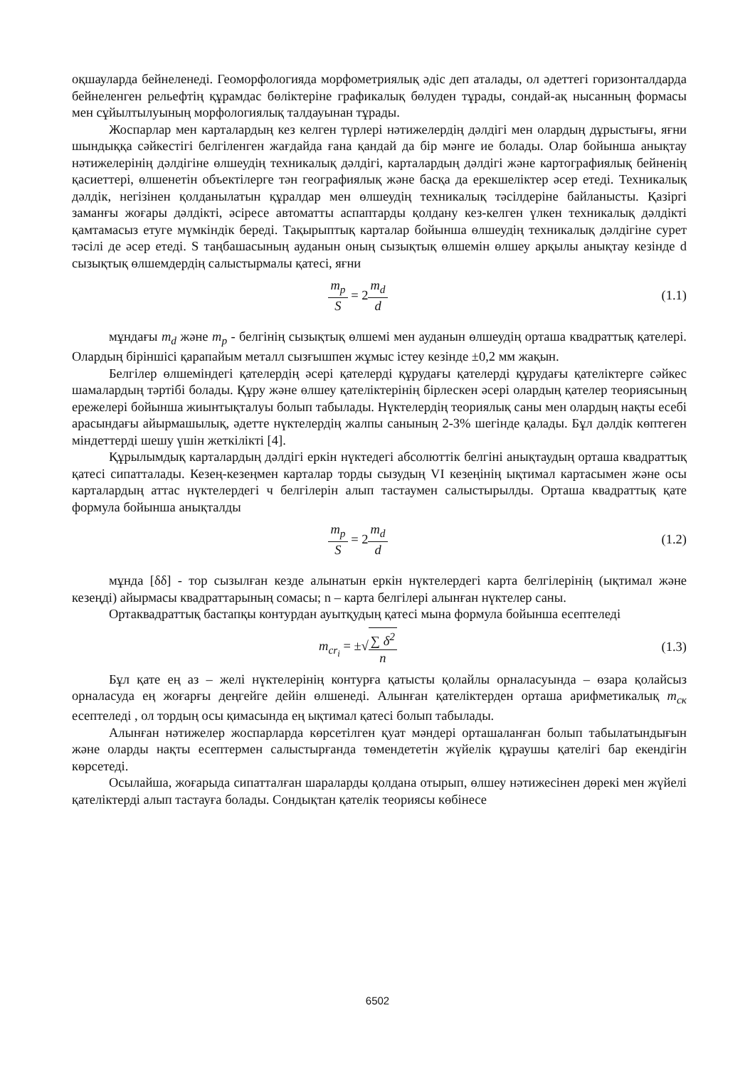оқшауларда бейнеленеді. Геоморфологияда морфометриялық әдіс деп аталады, ол әдеттегі горизонталдарда бейнеленген рельефтің құрамдас бөліктеріне графикалық бөлуден тұрады, сондай-ақ нысанның формасы мен сұйылтылуының морфологиялық талдауынан тұрады.
Жоспарлар мен карталардың кез келген түрлері нәтижелердің дәлдігі мен олардың дұрыстығы, яғни шындыққа сәйкестігі белгіленген жағдайда ғана қандай да бір мәнге ие болады. Олар бойынша анықтау нәтижелерінің дәлдігіне өлшеудің техникалық дәлдігі, карталардың дәлдігі және картографиялық бейненің қасиеттері, өлшенетін объектілерге тән географиялық және басқа да ерекшеліктер әсер етеді. Техникалық дәлдік, негізінен қолданылатын құралдар мен өлшеудің техникалық тәсілдеріне байланысты. Қазіргі заманғы жоғары дәлдікті, әсіресе автоматты аспаптарды қолдану кез-келген үлкен техникалық дәлдікті қамтамасыз етуге мүмкіндік береді. Тақырыптық карталар бойынша өлшеудің техникалық дәлдігіне сурет тәсілі де әсер етеді. S таңбашасының ауданын оның сызықтық өлшемін өлшеу арқылы анықтау кезінде d сызықтық өлшемдердің салыстырмалы қатесі, яғни
m<sub>p</sub> S = 2 m<sub>d</sub> d (1.1)
мұндағы m<sub>d</sub> және m<sub>p</sub> - белгінің сызықтық өлшемі мен ауданын өлшеудің орташа квадраттық қателері. Олардың біріншісі қарапайым металл сызғышпен жұмыс істеу кезінде ±0,2 мм жақын.
Белгілер өлшеміндегі қателердің әсері қателерді құрудағы қателерді құрудағы қателіктерге сәйкес шамалардың тәртібі болады. Құру және өлшеу қателіктерінің бірлескен әсері олардың қателер теориясының ережелері бойынша жиынтықталуы болып табылады. Нүктелердің теориялық саны мен олардың нақты есебі арасындағы айырмашылық, әдетте нүктелердің жалпы санының 2-3% шегінде қалады. Бұл дәлдік көптеген міндеттерді шешу үшін жеткілікті [4].
Құрылымдық карталардың дәлдігі еркін нүктедегі абсолюттік белгіні анықтаудың орташа квадраттық қатесі сипатталады. Кезең-кезеңмен карталар торды сызудың VI кезеңінің ықтимал картасымен және осы карталардың аттас нүктелердегі ч белгілерін алып тастаумен салыстырылды. Орташа квадраттық қате формула бойынша анықталды
m<sub>p</sub> S = 2 m<sub>d</sub> d (1.2)
мұнда [δδ] - тор сызылған кезде алынатын еркін нүктелердегі карта белгілерінің (ықтимал және кезеңді) айырмасы квадраттарының сомасы; n – карта белгілері алынған нүктелер саны.
Ортаквадраттық бастапқы контурдан ауытқудың қатесі мына формула бойынша есептеледі
m<sub>cr<sub>i</sub></sub> = ±√∑ δ<sup>2</sup> n (1.3)
Бұл қате ең аз – желі нүктелерінің контурға қатысты қолайлы орналасуында – өзара қолайсыз орналасуда ең жоғарғы деңгейге дейін өлшенеді. Алынған қателіктерден орташа арифметикалық m<sub>ск</sub> есептеледі , ол тордың осы қимасында ең ықтимал қатесі болып табылады.
Алынған нәтижелер жоспарларда көрсетілген қуат мәндері орташаланған болып табылатындығын және оларды нақты есептермен салыстырғанда төмендететін жүйелік құраушы қателігі бар екендігін көрсетеді.
Осылайша, жоғарыда сипатталған шараларды қолдана отырып, өлшеу нәтижесінен дөрекі мен жүйелі қателіктерді алып тастауға болады. Сондықтан қателік теориясы көбінесе
6502